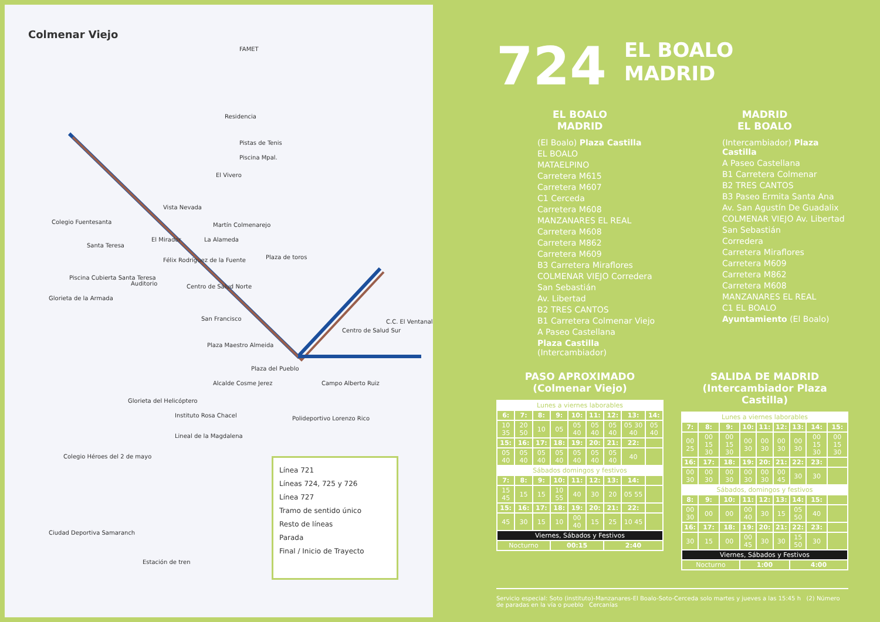Colmenar Viejo
FAMET
Residencia
Pistas de Tenis
Piscina Mpal.
El Vivero
Vista Nevada
Martín Colmenarejo
Colegio Fuentesanta
La Alameda
El Mirador
Santa Teresa
Plaza de toros
Félix Rodríguez de la Fuente
Piscina Cubierta Santa Teresa
Auditorio Centro de Salud Norte
Glorieta de la Armada
San Francisco C.C. El Ventanal
Centro de Salud Sur
Plaza Maestro Almeida
Plaza del Pueblo
Campo Alberto Ruiz
Alcalde Cosme Jerez
Glorieta del Helicóptero
Instituto Rosa Chacel Polideportivo Lorenzo Rico
Lineal de la Magdalena
Colegio Héroes del 2 de mayo
Ciudad Deportiva Samaranch
Estación de tren
Línea 721
Líneas 724, 725 y 726
Línea 727
Tramo de sentido único
Resto de líneas
Parada
Final / Inicio de Trayecto
724
EL BOALO
MADRID
EL BOALO
MADRID
(El Boalo) Plaza Castilla
EL BOALO
MATAELPINO
Carretera M615
Carretera M607
C1 Cerceda
Carretera M608
MANZANARES EL REAL
Carretera M608
Carretera M862
Carretera M609
B3 Carretera Miraflores
COLMENAR VIEJO Corredera
San Sebastián
Av. Libertad
B2 TRES CANTOS
B1 Carretera Colmenar Viejo
A Paseo Castellana
Plaza Castilla (Intercambiador)
MADRID
EL BOALO
(Intercambiador) Plaza Castilla
A Paseo Castellana
B1 Carretera Colmenar
B2 TRES CANTOS
B3 Paseo Ermita Santa Ana
Av. San Agustín De Guadalix
COLMENAR VIEJO Av. Libertad
San Sebastián
Corredera
Carretera Miraflores
Carretera M609
Carretera M862
Carretera M608
MANZANARES EL REAL
C1 EL BOALO
Ayuntamiento (El Boalo)
PASO APROXIMADO
(Colmenar Viejo)
| Lunes a viernes laborables | | | | | | | | |
| 6: | 7: | 8: | 9: | 10: | 11: | 12: | 13: | 14: |
| 10 35 | 20 50 | 10 | 05 | 05 40 | 05 40 | 05 40 | 05 30 40 | 05 40 |
| 15: | 16: | 17: | 18: | 19: | 20: | 21: | 22: | |
| 05 40 | 05 40 | 05 40 | 05 40 | 05 40 | 05 40 | 05 40 | 40 | |
| Sábados domingos y festivos | | | | | | | | |
| 7: | 8: | 9: | 10: | 11: | 12: | 13: | 14: | |
| 15 45 | 15 | 15 | 10 55 | 40 | 30 | 20 | 05 55 | |
| 15: | 16: | 17: | 18: | 19: | 20: | 21: | 22: | |
| 45 | 30 | 15 | 10 | 00 40 | 15 | 25 | 10 45 | |
| Viernes, Sábados y Festivos | | | | | | | | |
| Nocturno | | | 00:15 | | | 2:40 | | |
SALIDA DE MADRID
(Intercambiador Plaza Castilla)
| Lunes a viernes laborables | | | | | | | | |
| 7: | 8: | 9: | 10: | 11: | 12: | 13: | 14: | 15: |
| 00 25 | 00 15 30 | 00 15 30 | 00 30 | 00 30 | 00 30 | 00 30 | 00 15 30 | 00 15 30 |
| 16: | 17: | 18: | 19: | 20: | 21: | 22: | 23: | |
| 00 30 | 00 30 | 00 30 | 00 30 | 00 30 | 00 45 | 30 | 30 | |
| Sábados, domingos y festivos | | | | | | | | |
| 8: | 9: | 10: | 11: | 12: | 13: | 14: | 15: | |
| 00 30 | 00 | 00 | 00 40 | 30 | 15 | 05 50 | 40 | |
| 16: | 17: | 18: | 19: | 20: | 21: | 22: | 23: | |
| 30 | 15 | 00 | 00 45 | 30 | 30 | 15 50 | 30 | |
| Viernes, Sábados y Festivos | | | | | | | | |
| Nocturno | | | 1:00 | | | 4:00 | | |
Servicio especial: Soto (instituto)-Manzanares-El Boalo-Soto-Cerceda solo martes y jueves a las 15:45 h (2) Número de paradas en la vía o pueblo Cercanías